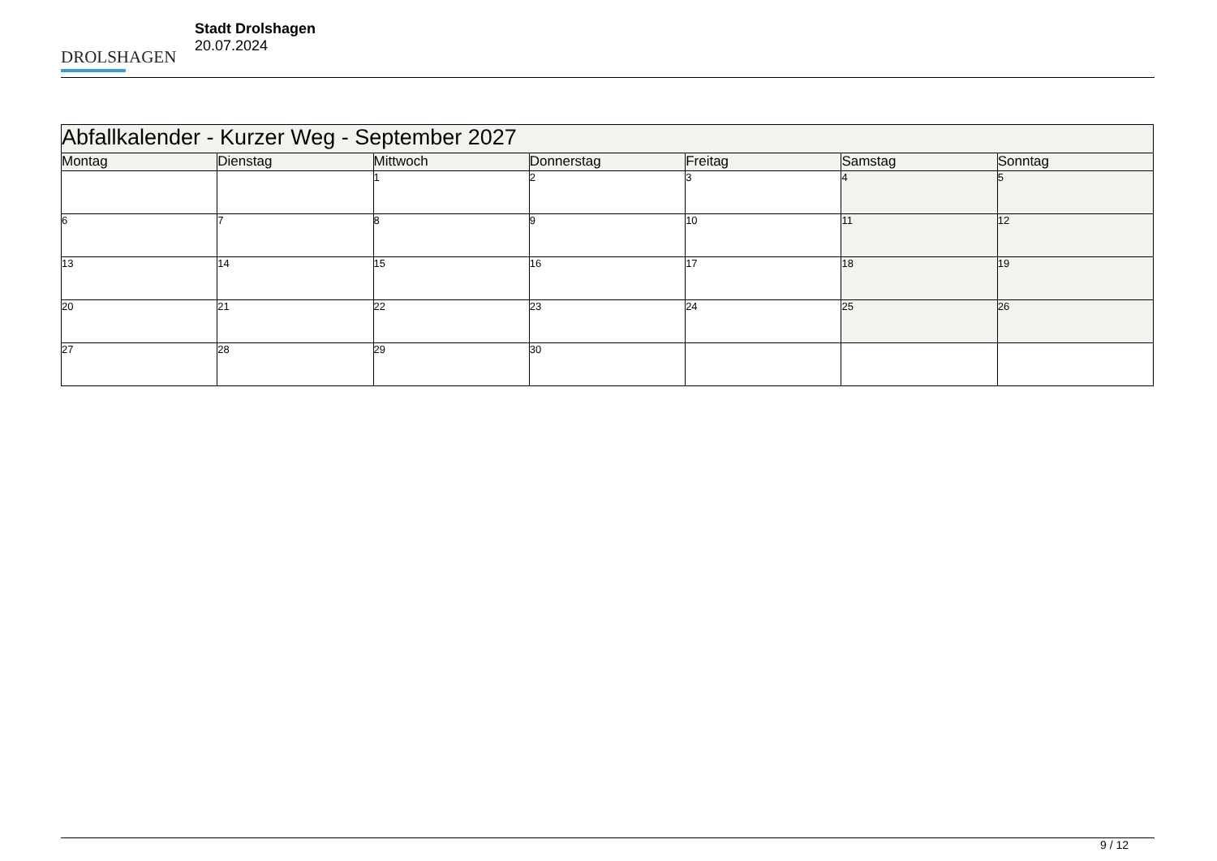DROLSHAGEN
Stadt Drolshagen
20.07.2024
| Abfallkalender - Kurzer Weg - September 2027 | | | | | | |
| --- | --- | --- | --- | --- | --- | --- |
| Montag | Dienstag | Mittwoch | Donnerstag | Freitag | Samstag | Sonntag |
| | | 1 | 2 | 3 | 4 | 5 |
| 6 | 7 | 8 | 9 | 10 | 11 | 12 |
| 13 | 14 | 15 | 16 | 17 | 18 | 19 |
| 20 | 21 | 22 | 23 | 24 | 25 | 26 |
| 27 | 28 | 29 | 30 | | | |
9 / 12